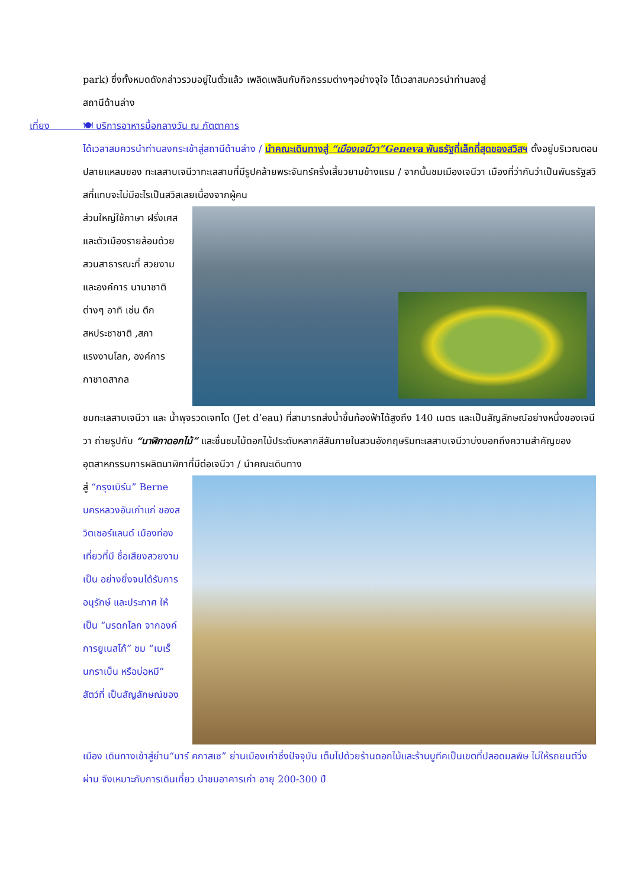park) ซึ่งทั้งหมดดังกล่าวรวมอยู่ในตั๋วแล้ว เพลิดเพลินกับกิจกรรมต่างๆอย่างจุใจ ได้เวลาสมควรนำท่านลงสู่
สถานีด้านล่าง
เที่ยง 🍽 บริการอาหารมื้อกลางวัน ณ ภัตตาคาร
ได้เวลาสมควรนำท่านลงกระเช้าสู่สถานีด้านล่าง / นำคณะเดินทางสู่ “เมืองเจนีวา”Geneva พันธรัฐที่เล็กที่สุดของสวิสฯ ตั้งอยู่บริเวณตอนปลายแหลมของ ทะเลสาบเจนีวาทะเลสาบที่มีรูปคล้ายพระจันทร์ครึ่งเสี้ยวยามข้างแรม / จากนั้นชมเมืองเจนีวา เมืองที่ว่ากันว่าเป็นพันธรัฐสวิสที่แทบจะไม่มีอะไรเป็นสวิสเลยเนื่องจากผู้คน
ส่วนใหญ่ใช้ภาษา ฝรั่งเศส และตัวเมืองรายล้อมด้วย สวนสาธารณะที่ สวยงาม และองค์การ นานาชาติต่างๆ อาทิ เช่น ตึกสหประชาชาติ ,สภาแรงงานโลก, องค์การกาชาดสากล
ชมทะเลสาบเจนีวา และ น้ำพุจรวดเจทโด (Jet d’eau) ที่สามารถส่งน้ำขึ้นท้องฟ้าได้สูงถึง 140 เมตร และเป็นสัญลักษณ์อย่างหนึ่งของเจนีวา ถ่ายรูปกับ “นาฬิกาดอกไม้” และชื่นชมไม้ดอกไม้ประดับหลากสีสันภายในสวนอังกฤษริมทะเลสาบเจนีวาบ่งบอกถึงความสำคัญของอุตสาหกรรมการผลิตนาฬิกาที่มีต่อเจนีวา / นำคณะเดินทาง
สู่ “กรุงเบิร์น” Berne นครหลวงอันเก่าแก่ ของสวิตเซอร์แลนด์ เมืองท่องเที่ยวที่มี ชื่อเสียงสวยงามเป็น อย่างยิ่งจนได้รับการ อนุรักษ์ และประกาศ ให้เป็น “มรดกโลก จากองค์การยูเนสโก้” ชม “เบเร็นกราเบ็น หรือบ่อหมี” สัตว์ที่ เป็นสัญลักษณ์ของ
เมือง เดินทางเข้าสู่ย่าน“มาร์ คกาสเซ” ย่านเมืองเก่าซึ่งปัจจุบัน เต็มไปด้วยร้านดอกไม้และร้านบูทีคเป็นเขตที่ปลอดมลพิษ ไม่ให้รถยนต์วิ่งผ่าน จึงเหมาะกับการเดินเที่ยว นำชมอาคารเก่า อายุ 200-300 ปี